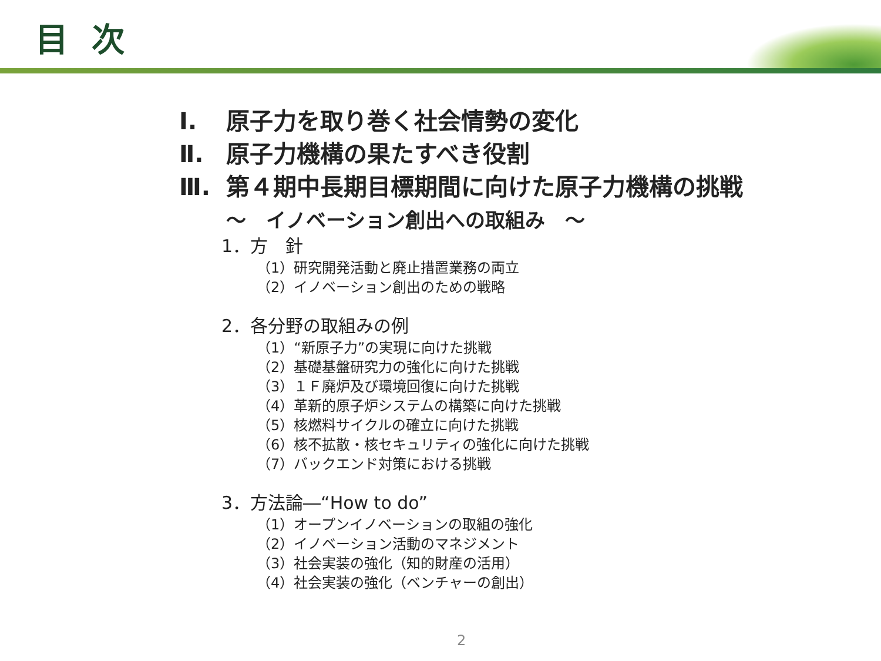目次
Ⅰ. 原子力を取り巻く社会情勢の変化
Ⅱ. 原子力機構の果たすべき役割
Ⅲ. 第４期中長期目標期間に向けた原子力機構の挑戦
～　イノベーション創出への取組み　～
1．方　針
（1）研究開発活動と廃止措置業務の両立
（2）イノベーション創出のための戦略
2．各分野の取組みの例
（1）“新原子力”の実現に向けた挑戦
（2）基礎基盤研究力の強化に向けた挑戦
（3）１Ｆ廃炉及び環境回復に向けた挑戦
（4）革新的原子炉システムの構築に向けた挑戦
（5）核燃料サイクルの確立に向けた挑戦
（6）核不拡散・核セキュリティの強化に向けた挑戦
（7）バックエンド対策における挑戦
3．方法論―“How to do”
（1）オープンイノベーションの取組の強化
（2）イノベーション活動のマネジメント
（3）社会実装の強化（知的財産の活用）
（4）社会実装の強化（ベンチャーの創出）
2